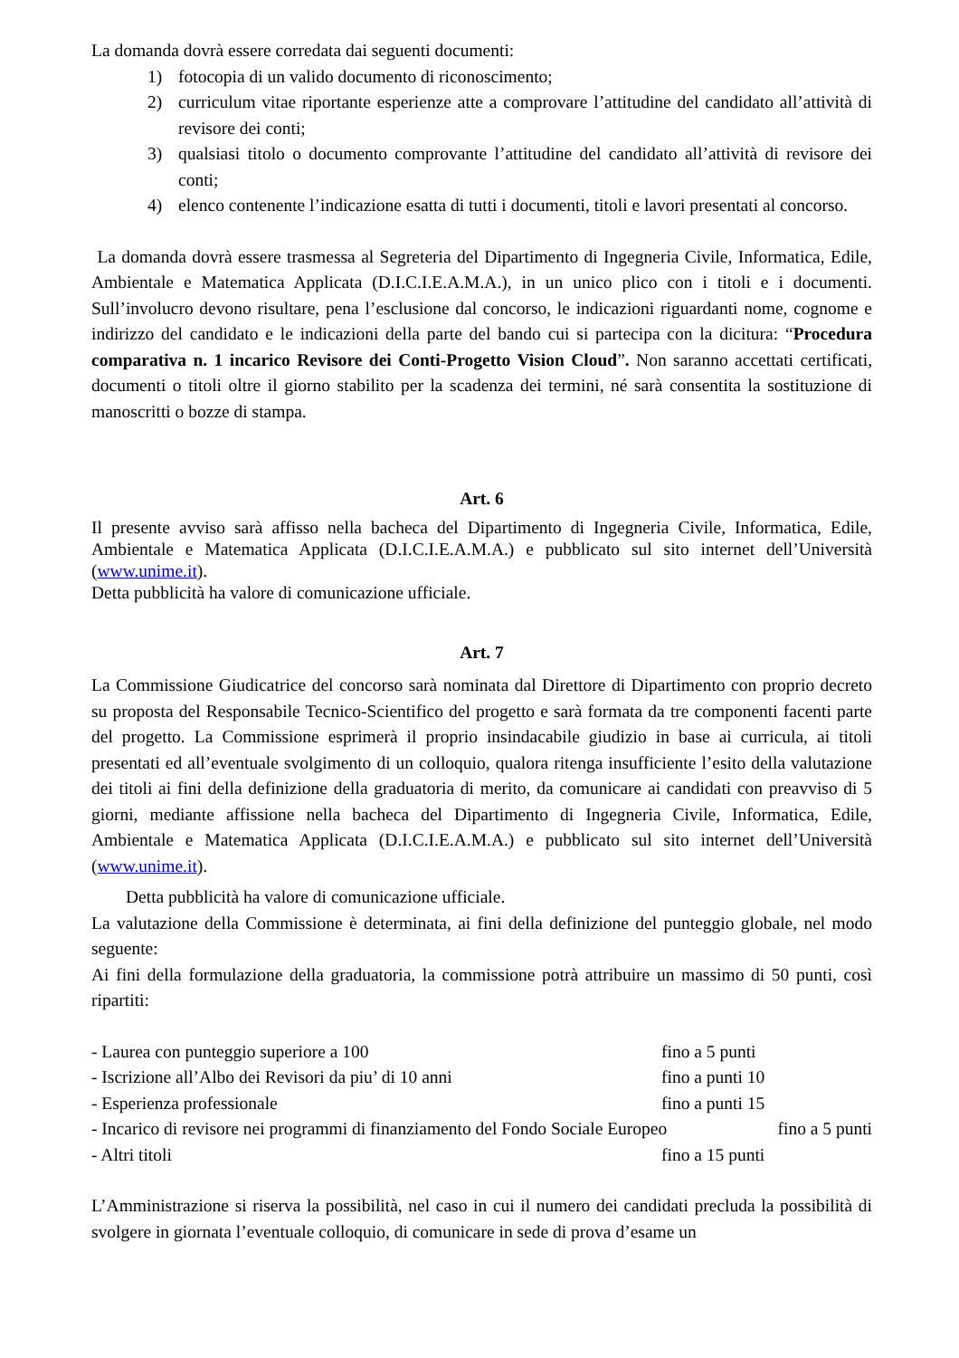La domanda dovrà essere corredata dai seguenti documenti:
1) fotocopia di un valido documento di riconoscimento;
2) curriculum vitae riportante esperienze atte a comprovare l’attitudine del candidato all’attività di revisore dei conti;
3) qualsiasi titolo o documento comprovante l’attitudine del candidato all’attività di revisore dei conti;
4) elenco contenente l’indicazione esatta di tutti i documenti, titoli e lavori presentati al concorso.
La domanda dovrà essere trasmessa al Segreteria del Dipartimento di Ingegneria Civile, Informatica, Edile, Ambientale e Matematica Applicata (D.I.C.I.E.A.M.A.), in un unico plico con i titoli e i documenti. Sull’involucro devono risultare, pena l’esclusione dal concorso, le indicazioni riguardanti nome, cognome e indirizzo del candidato e le indicazioni della parte del bando cui si partecipa con la dicitura: “Procedura comparativa n. 1 incarico Revisore dei Conti-Progetto Vision Cloud”. Non saranno accettati certificati, documenti o titoli oltre il giorno stabilito per la scadenza dei termini, né sarà consentita la sostituzione di manoscritti o bozze di stampa.
Art. 6
Il presente avviso sarà affisso nella bacheca del Dipartimento di Ingegneria Civile, Informatica, Edile, Ambientale e Matematica Applicata (D.I.C.I.E.A.M.A.) e pubblicato sul sito internet dell’Università (www.unime.it).
Detta pubblicità ha valore di comunicazione ufficiale.
Art. 7
La Commissione Giudicatrice del concorso sarà nominata dal Direttore di Dipartimento con proprio decreto su proposta del Responsabile Tecnico-Scientifico del progetto e sarà formata da tre componenti facenti parte del progetto. La Commissione esprimerà il proprio insindacabile giudizio in base ai curricula, ai titoli presentati ed all’eventuale svolgimento di un colloquio, qualora ritenga insufficiente l’esito della valutazione dei titoli ai fini della definizione della graduatoria di merito, da comunicare ai candidati con preavviso di 5 giorni, mediante affissione nella bacheca del Dipartimento di Ingegneria Civile, Informatica, Edile, Ambientale e Matematica Applicata (D.I.C.I.E.A.M.A.) e pubblicato sul sito internet dell’Università (www.unime.it).
Detta pubblicità ha valore di comunicazione ufficiale.
La valutazione della Commissione è determinata, ai fini della definizione del punteggio globale, nel modo seguente:
Ai fini della formulazione della graduatoria, la commissione potrà attribuire un massimo di 50 punti, così ripartiti:
- Laurea con punteggio superiore a 100 fino a 5 punti
- Iscrizione all’Albo dei Revisori da piu’ di 10 anni fino a punti 10
- Esperienza professionale fino a punti 15
- Incarico di revisore nei programmi di finanziamento del Fondo Sociale Europeo fino a 5 punti
- Altri titoli fino a 15 punti
L’Amministrazione si riserva la possibilità, nel caso in cui il numero dei candidati precluda la possibilità di svolgere in giornata l’eventuale colloquio, di comunicare in sede di prova d’esame un